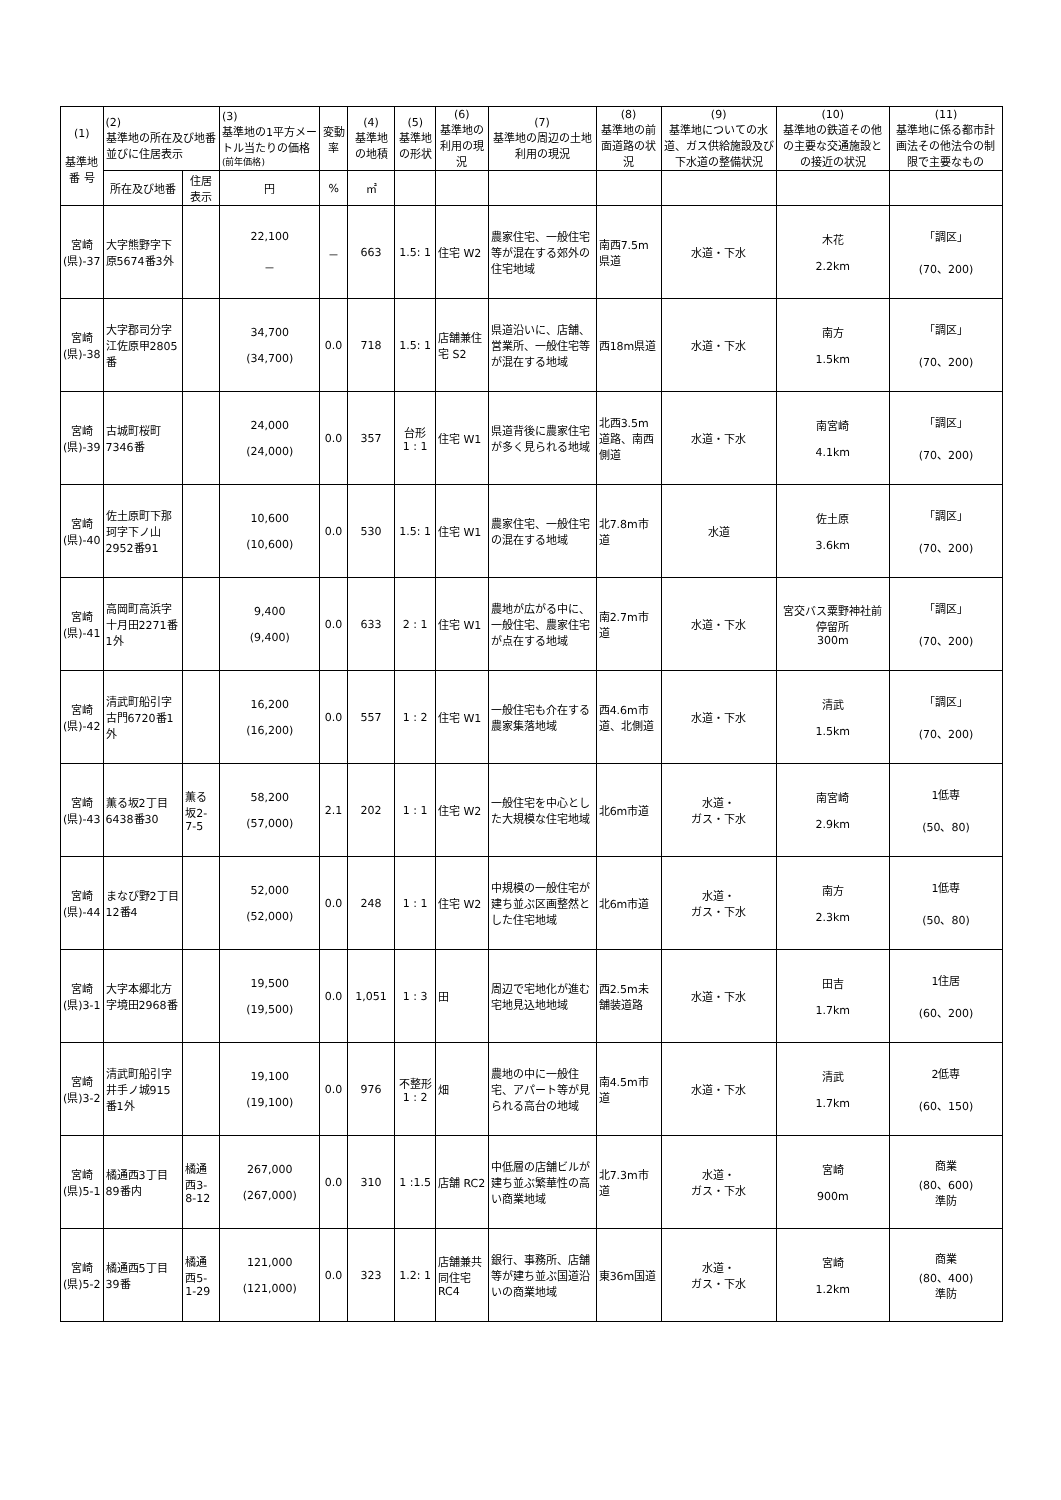| (1) 基準地 番 号 | (2) 基準地の所在及び地番並びに住居表示 | | (3) 基準地の1平方メートル当たりの価格 (前年価格) | 変動率 | (4) 基準地の地積 | (5) 基準地の形状 | (6) 基準地の利用の現況 | (7) 基準地の周辺の土地利用の現況 | (8) 基準地の前面道路の状況 | (9) 基準地についての水道、ガス供給施設及び下水道の整備状況 | (10) 基準地の鉄道その他の主要な交通施設との接近の状況 | (11) 基準地に係る都市計画法その他法令の制限で主要なもの |
| --- | --- | --- | --- | --- | --- | --- | --- | --- | --- | --- | --- | --- |
| | 所在及び地番 | 住居表示 | 円 | % | ㎡ | | | | | | | |
| 宮崎 (県)-37 | 大字熊野字下原5674番3外 | | 22,100 － | － | 663 | 1.5: 1 | 住宅 W2 | 農家住宅、一般住宅等が混在する郊外の住宅地域 | 南西7.5m県道 | 水道・下水 | 木花 2.2km | 「調区」 (70、200) |
| 宮崎 (県)-38 | 大字郡司分字江佐原甲2805番 | | 34,700 (34,700) | 0.0 | 718 | 1.5: 1 | 店舗兼住宅 S2 | 県道沿いに、店舗、営業所、一般住宅等が混在する地域 | 西18m県道 | 水道・下水 | 南方 1.5km | 「調区」 (70、200) |
| 宮崎 (県)-39 | 古城町桜町7346番 | | 24,000 (24,000) | 0.0 | 357 | 台形 1 : 1 | 住宅 W1 | 県道背後に農家住宅が多く見られる地域 | 北西3.5m道路、南西側道 | 水道・下水 | 南宮崎 4.1km | 「調区」 (70、200) |
| 宮崎 (県)-40 | 佐土原町下那珂字下ノ山2952番91 | | 10,600 (10,600) | 0.0 | 530 | 1.5: 1 | 住宅 W1 | 農家住宅、一般住宅の混在する地域 | 北7.8m市道 | 水道 | 佐土原 3.6km | 「調区」 (70、200) |
| 宮崎 (県)-41 | 高岡町高浜字十月田2271番1外 | | 9,400 (9,400) | 0.0 | 633 | 2 : 1 | 住宅 W1 | 農地が広がる中に、一般住宅、農家住宅が点在する地域 | 南2.7m市道 | 水道・下水 | 宮交バス粟野神社前停留所 300m | 「調区」 (70、200) |
| 宮崎 (県)-42 | 清武町船引字古門6720番1外 | | 16,200 (16,200) | 0.0 | 557 | 1 : 2 | 住宅 W1 | 一般住宅も介在する農家集落地域 | 西4.6m市道、北側道 | 水道・下水 | 清武 1.5km | 「調区」 (70、200) |
| 宮崎 (県)-43 | 薫る坂2丁目6438番30 | 薫る坂2-7-5 | 58,200 (57,000) | 2.1 | 202 | 1 : 1 | 住宅 W2 | 一般住宅を中心とした大規模な住宅地域 | 北6m市道 | 水道・ ガス・下水 | 南宮崎 2.9km | 1低専 (50、80) |
| 宮崎 (県)-44 | まなび野2丁目12番4 | | 52,000 (52,000) | 0.0 | 248 | 1 : 1 | 住宅 W2 | 中規模の一般住宅が建ち並ぶ区画整然とした住宅地域 | 北6m市道 | 水道・ ガス・下水 | 南方 2.3km | 1低専 (50、80) |
| 宮崎 (県)3-1 | 大字本郷北方字境田2968番 | | 19,500 (19,500) | 0.0 | 1,051 | 1 : 3 | 田 | 周辺で宅地化が進む宅地見込地地域 | 西2.5m未舗装道路 | 水道・下水 | 田吉 1.7km | 1住居 (60、200) |
| 宮崎 (県)3-2 | 清武町船引字井手ノ城915番1外 | | 19,100 (19,100) | 0.0 | 976 | 不整形 1 : 2 | 畑 | 農地の中に一般住宅、アパート等が見られる高台の地域 | 南4.5m市道 | 水道・下水 | 清武 1.7km | 2低専 (60、150) |
| 宮崎 (県)5-1 | 橘通西3丁目89番内 | 橘通西3-8-12 | 267,000 (267,000) | 0.0 | 310 | 1 :1.5 | 店舗 RC2 | 中低層の店舗ビルが建ち並ぶ繁華性の高い商業地域 | 北7.3m市道 | 水道・ ガス・下水 | 宮崎 900m | 商業 (80、600) 準防 |
| 宮崎 (県)5-2 | 橘通西5丁目39番 | 橘通西5-1-29 | 121,000 (121,000) | 0.0 | 323 | 1.2: 1 | 店舗兼共同住宅 RC4 | 銀行、事務所、店舗等が建ち並ぶ国道沿いの商業地域 | 東36m国道 | 水道・ ガス・下水 | 宮崎 1.2km | 商業 (80、400) 準防 |